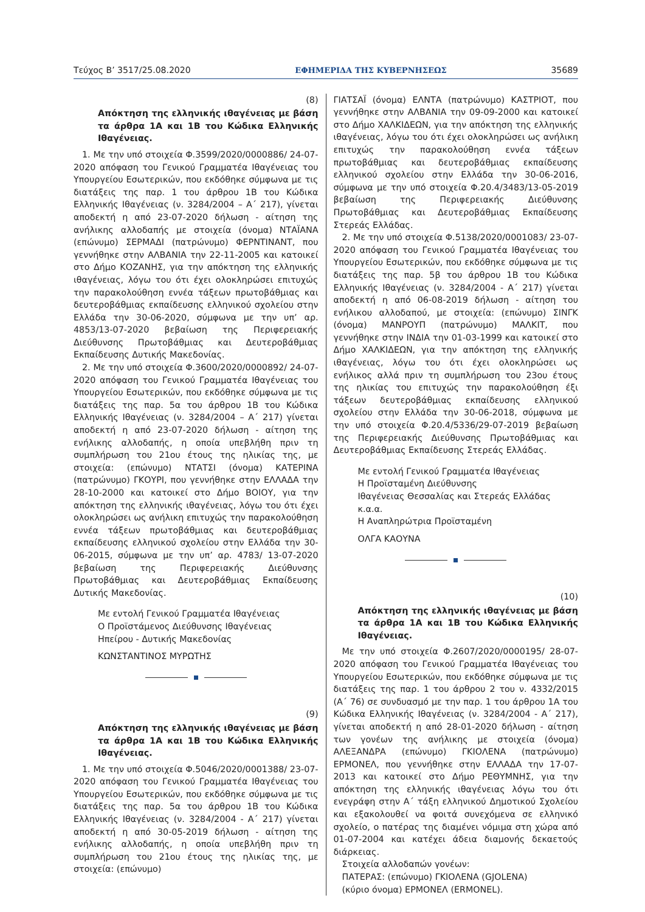Τεύχος B’ 3517/25.08.2020 ΕΦΗΜΕΡΙΔΑ ΤΗΣ ΚΥΒΕΡΝΗΣΕΩΣ 35689
(8)
Απόκτηση της ελληνικής ιθαγένειας με βάση τα άρθρα 1Α και 1Β του Κώδικα Ελληνικής Ιθαγένειας.
1. Με την υπό στοιχεία Φ.3599/2020/0000886/ 24-07-2020 απόφαση του Γενικού Γραμματέα Ιθαγένειας του Υπουργείου Εσωτερικών, που εκδόθηκε σύμφωνα με τις διατάξεις της παρ. 1 του άρθρου 1Β του Κώδικα Ελληνικής Ιθαγένειας (ν. 3284/2004 – Α΄ 217), γίνεται αποδεκτή η από 23-07-2020 δήλωση - αίτηση της ανήλικης αλλοδαπής με στοιχεία (όνομα) ΝΤΑΪΑΝΑ (επώνυμο) ΣΕΡΜΑΔΙ (πατρώνυμο) ΦΕΡΝΤΙΝΑΝΤ, που γεννήθηκε στην ΑΛΒΑΝΙΑ την 22-11-2005 και κατοικεί στο Δήμο ΚΟΖΑΝΗΣ, για την απόκτηση της ελληνικής ιθαγένειας, λόγω του ότι έχει ολοκληρώσει επιτυχώς την παρακολούθηση εννέα τάξεων πρωτοβάθμιας και δευτεροβάθμιας εκπαίδευσης ελληνικού σχολείου στην Ελλάδα την 30-06-2020, σύμφωνα με την υπ’ αρ. 4853/13-07-2020 βεβαίωση της Περιφερειακής Διεύθυνσης Πρωτοβάθμιας και Δευτεροβάθμιας Εκπαίδευσης Δυτικής Μακεδονίας.
2. Με την υπό στοιχεία Φ.3600/2020/0000892/ 24-07-2020 απόφαση του Γενικού Γραμματέα Ιθαγένειας του Υπουργείου Εσωτερικών, που εκδόθηκε σύμφωνα με τις διατάξεις της παρ. 5α του άρθρου 1Β του Κώδικα Ελληνικής Ιθαγένειας (ν. 3284/2004 – Α΄ 217) γίνεται αποδεκτή η από 23-07-2020 δήλωση - αίτηση της ενήλικης αλλοδαπής, η οποία υπεβλήθη πριν τη συμπλήρωση του 21ου έτους της ηλικίας της, με στοιχεία: (επώνυμο) ΝΤΑΤΣΙ (όνομα) ΚΑΤΕΡΙΝΑ (πατρώνυμο) ΓΚΟΥΡΙ, που γεννήθηκε στην ΕΛΛΑΔΑ την 28-10-2000 και κατοικεί στο Δήμο ΒΟΙΟΥ, για την απόκτηση της ελληνικής ιθαγένειας, λόγω του ότι έχει ολοκληρώσει ως ανήλικη επιτυχώς την παρακολούθηση εννέα τάξεων πρωτοβάθμιας και δευτεροβάθμιας εκπαίδευσης ελληνικού σχολείου στην Ελλάδα την 30-06-2015, σύμφωνα με την υπ’ αρ. 4783/ 13-07-2020 βεβαίωση της Περιφερειακής Διεύθυνσης Πρωτοβάθμιας και Δευτεροβάθμιας Εκπαίδευσης Δυτικής Μακεδονίας.
Με εντολή Γενικού Γραμματέα Ιθαγένειας
Ο Προϊστάμενος Διεύθυνσης Ιθαγένειας
Ηπείρου - Δυτικής Μακεδονίας
ΚΩΝΣΤΑΝΤΙΝΟΣ ΜΥΡΩΤΗΣ
(9)
Απόκτηση της ελληνικής ιθαγένειας με βάση τα άρθρα 1Α και 1Β του Κώδικα Ελληνικής Ιθαγένειας.
1. Με την υπό στοιχεία Φ.5046/2020/0001388/ 23-07-2020 απόφαση του Γενικού Γραμματέα Ιθαγένειας του Υπουργείου Εσωτερικών, που εκδόθηκε σύμφωνα με τις διατάξεις της παρ. 5α του άρθρου 1Β του Κώδικα Ελληνικής Ιθαγένειας (ν. 3284/2004 - Α΄ 217) γίνεται αποδεκτή η από 30-05-2019 δήλωση - αίτηση της ενήλικης αλλοδαπής, η οποία υπεβλήθη πριν τη συμπλήρωση του 21ου έτους της ηλικίας της, με στοιχεία: (επώνυμο)
ΓΙΑΤΣΑΪ (όνομα) ΕΛΝΤΑ (πατρώνυμο) ΚΑΣΤΡΙΟΤ, που γεννήθηκε στην ΑΛΒΑΝΙΑ την 09-09-2000 και κατοικεί στο Δήμο ΧΑΛΚΙΔΕΩΝ, για την απόκτηση της ελληνικής ιθαγένειας, λόγω του ότι έχει ολοκληρώσει ως ανήλικη επιτυχώς την παρακολούθηση εννέα τάξεων πρωτοβάθμιας και δευτεροβάθμιας εκπαίδευσης ελληνικού σχολείου στην Ελλάδα την 30-06-2016, σύμφωνα με την υπό στοιχεία Φ.20.4/3483/13-05-2019 βεβαίωση της Περιφερειακής Διεύθυνσης Πρωτοβάθμιας και Δευτεροβάθμιας Εκπαίδευσης Στερεάς Ελλάδας.
2. Με την υπό στοιχεία Φ.5138/2020/0001083/ 23-07-2020 απόφαση του Γενικού Γραμματέα Ιθαγένειας του Υπουργείου Εσωτερικών, που εκδόθηκε σύμφωνα με τις διατάξεις της παρ. 5β του άρθρου 1Β του Κώδικα Ελληνικής Ιθαγένειας (ν. 3284/2004 - Α΄ 217) γίνεται αποδεκτή η από 06-08-2019 δήλωση - αίτηση του ενήλικου αλλοδαπού, με στοιχεία: (επώνυμο) ΣΙΝΓΚ (όνομα) ΜΑΝΡΟΥΠ (πατρώνυμο) ΜΑΛΚΙΤ, που γεννήθηκε στην ΙΝΔΙΑ την 01-03-1999 και κατοικεί στο Δήμο ΧΑΛΚΙΔΕΩΝ, για την απόκτηση της ελληνικής ιθαγένειας, λόγω του ότι έχει ολοκληρώσει ως ενήλικος αλλά πριν τη συμπλήρωση του 23ου έτους της ηλικίας του επιτυχώς την παρακολούθηση έξι τάξεων δευτεροβάθμιας εκπαίδευσης ελληνικού σχολείου στην Ελλάδα την 30-06-2018, σύμφωνα με την υπό στοιχεία Φ.20.4/5336/29-07-2019 βεβαίωση της Περιφερειακής Διεύθυνσης Πρωτοβάθμιας και Δευτεροβάθμιας Εκπαίδευσης Στερεάς Ελλάδας.
Με εντολή Γενικού Γραμματέα Ιθαγένειας
Η Προϊσταμένη Διεύθυνσης
Ιθαγένειας Θεσσαλίας και Στερεάς Ελλάδας κ.α.α.
Η Αναπληρώτρια Προϊσταμένη
ΟΛΓΑ ΚΑΟΥΝΑ
(10)
Απόκτηση της ελληνικής ιθαγένειας με βάση τα άρθρα 1Α και 1Β του Κώδικα Ελληνικής Ιθαγένειας.
Με την υπό στοιχεία Φ.2607/2020/0000195/ 28-07-2020 απόφαση του Γενικού Γραμματέα Ιθαγένειας του Υπουργείου Εσωτερικών, που εκδόθηκε σύμφωνα με τις διατάξεις της παρ. 1 του άρθρου 2 του ν. 4332/2015 (Α΄ 76) σε συνδυασμό με την παρ. 1 του άρθρου 1Α του Κώδικα Ελληνικής Ιθαγένειας (ν. 3284/2004 - Α΄ 217), γίνεται αποδεκτή η από 28-01-2020 δήλωση - αίτηση των γονέων της ανήλικης με στοιχεία (όνομα) ΑΛΕΞΑΝΔΡΑ (επώνυμο) ΓΚΙΟΛΕΝΑ (πατρώνυμο) ΕΡΜΟΝΕΛ, που γεννήθηκε στην ΕΛΛΑΔΑ την 17-07-2013 και κατοικεί στο Δήμο ΡΕΘΥΜΝΗΣ, για την απόκτηση της ελληνικής ιθαγένειας λόγω του ότι ενεγράφη στην Α΄ τάξη ελληνικού Δημοτικού Σχολείου και εξακολουθεί να φοιτά συνεχόμενα σε ελληνικό σχολείο, ο πατέρας της διαμένει νόμιμα στη χώρα από 01-07-2004 και κατέχει άδεια διαμονής δεκαετούς διάρκειας.
Στοιχεία αλλοδαπών γονέων:
ΠΑΤΕΡΑΣ: (επώνυμο) ΓΚΙΟΛΕΝΑ (GJOLENA)
(κύριο όνομα) ΕΡΜΟΝΕΛ (ERMONEL).